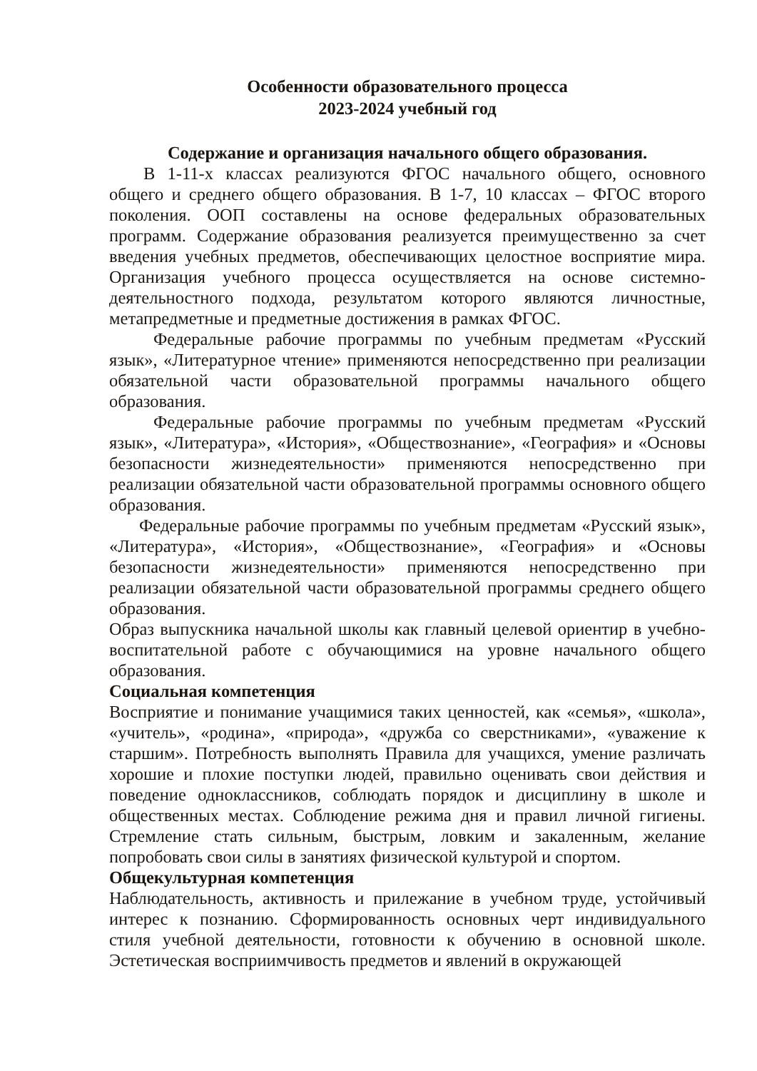Особенности образовательного процесса
2023-2024 учебный год
Содержание и организация начального общего образования.
В 1-11-х классах реализуются ФГОС начального общего, основного общего и среднего общего образования. В 1-7, 10 классах – ФГОС второго поколения. ООП составлены на основе федеральных образовательных программ. Содержание образования реализуется преимущественно за счет введения учебных предметов, обеспечивающих целостное восприятие мира. Организация учебного процесса осуществляется на основе системно-деятельностного подхода, результатом которого являются личностные, метапредметные и предметные достижения в рамках ФГОС.
Федеральные рабочие программы по учебным предметам «Русский язык», «Литературное чтение» применяются непосредственно при реализации обязательной части образовательной программы начального общего образования.
Федеральные рабочие программы по учебным предметам «Русский язык», «Литература», «История», «Обществознание», «География» и «Основы безопасности жизнедеятельности» применяются непосредственно при реализации обязательной части образовательной программы основного общего образования.
Федеральные рабочие программы по учебным предметам «Русский язык», «Литература», «История», «Обществознание», «География» и «Основы безопасности жизнедеятельности» применяются непосредственно при реализации обязательной части образовательной программы среднего общего образования.
Образ выпускника начальной школы как главный целевой ориентир в учебно-воспитательной работе с обучающимися на уровне начального общего образования.
Социальная компетенция
Восприятие и понимание учащимися таких ценностей, как «семья», «школа», «учитель», «родина», «природа», «дружба со сверстниками», «уважение к старшим». Потребность выполнять Правила для учащихся, умение различать хорошие и плохие поступки людей, правильно оценивать свои действия и поведение одноклассников, соблюдать порядок и дисциплину в школе и общественных местах. Соблюдение режима дня и правил личной гигиены. Стремление стать сильным, быстрым, ловким и закаленным, желание попробовать свои силы в занятиях физической культурой и спортом.
Общекультурная компетенция
Наблюдательность, активность и прилежание в учебном труде, устойчивый интерес к познанию. Сформированность основных черт индивидуального стиля учебной деятельности, готовности к обучению в основной школе. Эстетическая восприимчивость предметов и явлений в окружающей